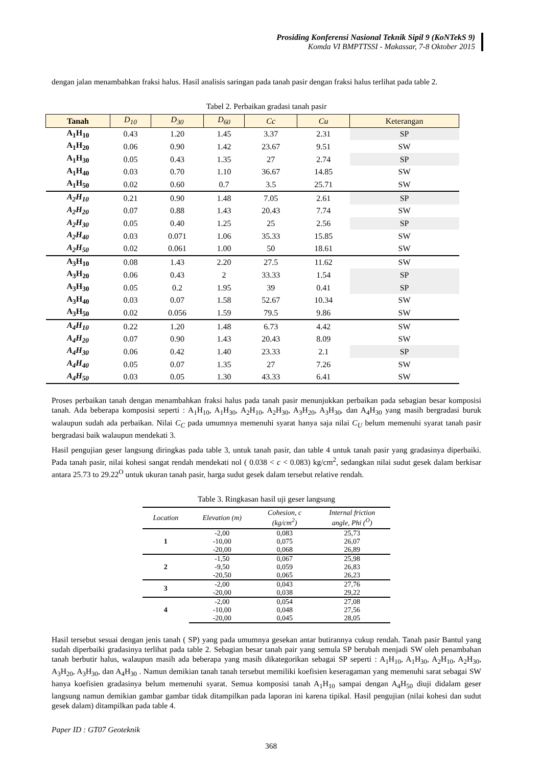Prosiding Konferensi Nasional Teknik Sipil 9 (KoNTekS 9)
Komda VI BMPTTSSI - Makassar, 7-8 Oktober 2015
dengan jalan menambahkan fraksi halus. Hasil analisis saringan pada tanah pasir dengan fraksi halus terlihat pada table 2.
Tabel 2. Perbaikan gradasi tanah pasir
| Tanah | D<sub>10</sub> | D<sub>30</sub> | D<sub>60</sub> | Cc | Cu | Keterangan |
| --- | --- | --- | --- | --- | --- | --- |
| A<sub>1</sub>H<sub>10</sub> | 0.43 | 1.20 | 1.45 | 3.37 | 2.31 | SP |
| A<sub>1</sub>H<sub>20</sub> | 0.06 | 0.90 | 1.42 | 23.67 | 9.51 | SW |
| A<sub>1</sub>H<sub>30</sub> | 0.05 | 0.43 | 1.35 | 27 | 2.74 | SP |
| A<sub>1</sub>H<sub>40</sub> | 0.03 | 0.70 | 1.10 | 36.67 | 14.85 | SW |
| A<sub>1</sub>H<sub>50</sub> | 0.02 | 0.60 | 0.7 | 3.5 | 25.71 | SW |
| A<sub>2</sub>H<sub>10</sub> | 0.21 | 0.90 | 1.48 | 7.05 | 2.61 | SP |
| A<sub>2</sub>H<sub>20</sub> | 0.07 | 0.88 | 1.43 | 20.43 | 7.74 | SW |
| A<sub>2</sub>H<sub>30</sub> | 0.05 | 0.40 | 1.25 | 25 | 2.56 | SP |
| A<sub>2</sub>H<sub>40</sub> | 0.03 | 0.071 | 1.06 | 35.33 | 15.85 | SW |
| A<sub>2</sub>H<sub>50</sub> | 0.02 | 0.061 | 1.00 | 50 | 18.61 | SW |
| A<sub>3</sub>H<sub>10</sub> | 0.08 | 1.43 | 2.20 | 27.5 | 11.62 | SW |
| A<sub>3</sub>H<sub>20</sub> | 0.06 | 0.43 | 2 | 33.33 | 1.54 | SP |
| A<sub>3</sub>H<sub>30</sub> | 0.05 | 0.2 | 1.95 | 39 | 0.41 | SP |
| A<sub>3</sub>H<sub>40</sub> | 0.03 | 0.07 | 1.58 | 52.67 | 10.34 | SW |
| A<sub>3</sub>H<sub>50</sub> | 0.02 | 0.056 | 1.59 | 79.5 | 9.86 | SW |
| A<sub>4</sub>H<sub>10</sub> | 0.22 | 1.20 | 1.48 | 6.73 | 4.42 | SW |
| A<sub>4</sub>H<sub>20</sub> | 0.07 | 0.90 | 1.43 | 20.43 | 8.09 | SW |
| A<sub>4</sub>H<sub>30</sub> | 0.06 | 0.42 | 1.40 | 23.33 | 2.1 | SP |
| A<sub>4</sub>H<sub>40</sub> | 0.05 | 0.07 | 1.35 | 27 | 7.26 | SW |
| A<sub>4</sub>H<sub>50</sub> | 0.03 | 0.05 | 1.30 | 43.33 | 6.41 | SW |
Proses perbaikan tanah dengan menambahkan fraksi halus pada tanah pasir menunjukkan perbaikan pada sebagian besar komposisi tanah. Ada beberapa komposisi seperti : A<sub>1</sub>H<sub>10</sub>, A<sub>1</sub>H<sub>30</sub>, A<sub>2</sub>H<sub>10</sub>, A<sub>2</sub>H<sub>30</sub>, A<sub>3</sub>H<sub>20</sub>, A<sub>3</sub>H<sub>30</sub>, dan A<sub>4</sub>H<sub>30</sub> yang masih bergradasi buruk walaupun sudah ada perbaikan. Nilai C<sub>C</sub> pada umumnya memenuhi syarat hanya saja nilai C<sub>U</sub> belum memenuhi syarat tanah pasir bergradasi baik walaupun mendekati 3.
Hasil pengujian geser langsung diringkas pada table 3, untuk tanah pasir, dan table 4 untuk tanah pasir yang gradasinya diperbaiki. Pada tanah pasir, nilai kohesi sangat rendah mendekati nol ( 0.038 < c < 0.083) kg/cm<sup>2</sup>, sedangkan nilai sudut gesek dalam berkisar antara 25.73 to 29.22<sup>O</sup> untuk ukuran tanah pasir, harga sudut gesek dalam tersebut relative rendah.
Table 3. Ringkasan hasil uji geser langsung
| Location | Elevation (m) | Cohesion, c (kg/cm<sup>2</sup>) | Internal friction angle, Phi (<sup>O</sup>) |
| --- | --- | --- | --- |
| 1 | -2,00 | 0,083 | 25,73 |
| | -10,00 | 0,075 | 26,07 |
| | -20,00 | 0,068 | 26,89 |
| 2 | -1,50 | 0,067 | 25,98 |
| | -9,50 | 0,059 | 26,83 |
| | -20,50 | 0,065 | 26,23 |
| 3 | -2,00 | 0,043 | 27,76 |
| | -20,00 | 0,038 | 29,22 |
| 4 | -2,00 | 0,054 | 27,08 |
| | -10,00 | 0,048 | 27,56 |
| | -20,00 | 0,045 | 28,05 |
Hasil tersebut sesuai dengan jenis tanah ( SP) yang pada umumnya gesekan antar butirannya cukup rendah. Tanah pasir Bantul yang sudah diperbaiki gradasinya terlihat pada table 2. Sebagian besar tanah pair yang semula SP berubah menjadi SW oleh penambahan tanah berbutir halus, walaupun masih ada beberapa yang masih dikategorikan sebagai SP seperti : A<sub>1</sub>H<sub>10</sub>, A<sub>1</sub>H<sub>30</sub>, A<sub>2</sub>H<sub>10</sub>, A<sub>2</sub>H<sub>30</sub>, A<sub>3</sub>H<sub>20</sub>, A<sub>3</sub>H<sub>30</sub>, dan A<sub>4</sub>H<sub>30</sub> . Namun demikian tanah tanah tersebut memiliki koefisien keseragaman yang memenuhi sarat sebagai SW hanya koefisien gradasinya belum memenuhi syarat. Semua komposisi tanah A<sub>1</sub>H<sub>10</sub> sampai dengan A<sub>4</sub>H<sub>50</sub> diuji didalam geser langsung namun demikian gambar gambar tidak ditampilkan pada laporan ini karena tipikal. Hasil pengujian (nilai kohesi dan sudut gesek dalam) ditampilkan pada table 4.
Paper ID : GT07 Geoteknik
368